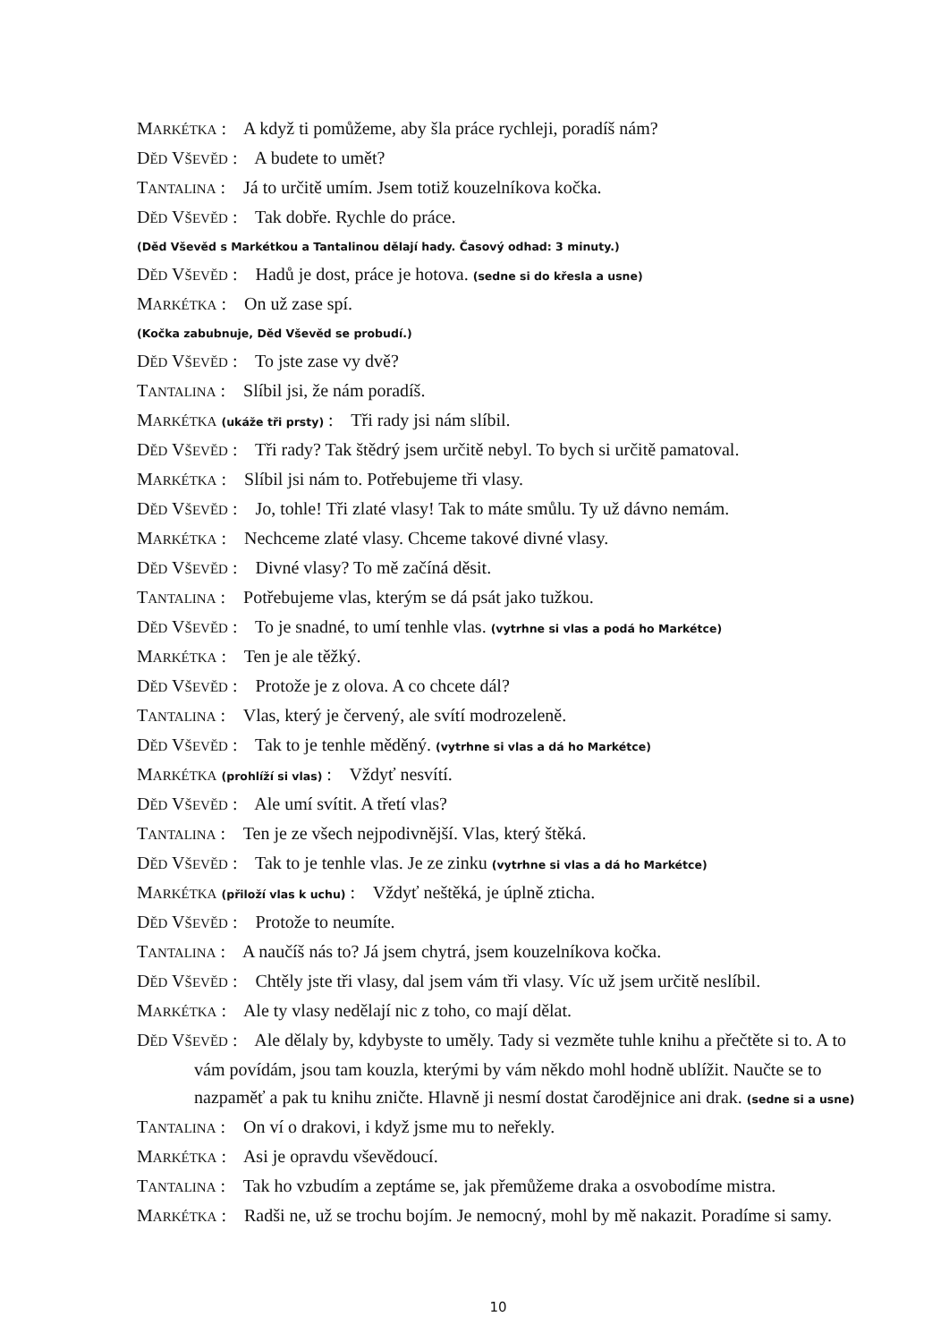MARKÉTKA : A když ti pomůžeme, aby šla práce rychleji, poradíš nám?
DĚD VŠEVĚD : A budete to umět?
TANTALINA : Já to určitě umím. Jsem totiž kouzelníkova kočka.
DĚD VŠEVĚD : Tak dobře. Rychle do práce.
(Děd Vševěd s Markétkou a Tantalinou dělají hady. Časový odhad: 3 minuty.)
DĚD VŠEVĚD : Hadů je dost, práce je hotova. (sedne si do křesla a usne)
MARKÉTKA : On už zase spí.
(Kočka zabubnuje, Děd Vševěd se probudí.)
DĚD VŠEVĚD : To jste zase vy dvě?
TANTALINA : Slíbil jsi, že nám poradíš.
MARKÉTKA (ukáže tři prsty) : Tři rady jsi nám slíbil.
DĚD VŠEVĚD : Tři rady? Tak štědrý jsem určitě nebyl. To bych si určitě pamatoval.
MARKÉTKA : Slíbil jsi nám to. Potřebujeme tři vlasy.
DĚD VŠEVĚD : Jo, tohle! Tři zlaté vlasy! Tak to máte smůlu. Ty už dávno nemám.
MARKÉTKA : Nechceme zlaté vlasy. Chceme takové divné vlasy.
DĚD VŠEVĚD : Divné vlasy? To mě začíná děsit.
TANTALINA : Potřebujeme vlas, kterým se dá psát jako tužkou.
DĚD VŠEVĚD : To je snadné, to umí tenhle vlas. (vytrhne si vlas a podá ho Markétce)
MARKÉTKA : Ten je ale těžký.
DĚD VŠEVĚD : Protože je z olova. A co chcete dál?
TANTALINA : Vlas, který je červený, ale svítí modrozeleně.
DĚD VŠEVĚD : Tak to je tenhle měděný. (vytrhne si vlas a dá ho Markétce)
MARKÉTKA (prohlíží si vlas) : Vždyť nesvítí.
DĚD VŠEVĚD : Ale umí svítit. A třetí vlas?
TANTALINA : Ten je ze všech nejpodivnější. Vlas, který štěká.
DĚD VŠEVĚD : Tak to je tenhle vlas. Je ze zinku (vytrhne si vlas a dá ho Markétce)
MARKÉTKA (přiloží vlas k uchu) : Vždyť neštěká, je úplně zticha.
DĚD VŠEVĚD : Protože to neumíte.
TANTALINA : A naučíš nás to? Já jsem chytrá, jsem kouzelníkova kočka.
DĚD VŠEVĚD : Chtěly jste tři vlasy, dal jsem vám tři vlasy. Víc už jsem určitě neslíbil.
MARKÉTKA : Ale ty vlasy nedělají nic z toho, co mají dělat.
DĚD VŠEVĚD : Ale dělaly by, kdybyste to uměly. Tady si vezměte tuhle knihu a přečtěte si to. A to vám povídám, jsou tam kouzla, kterými by vám někdo mohl hodně ublížit. Naučte se to nazpaměť a pak tu knihu zničte. Hlavně ji nesmí dostat čarodějnice ani drak. (sedne si a usne)
TANTALINA : On ví o drakovi, i když jsme mu to neřekly.
MARKÉTKA : Asi je opravdu vševědoucí.
TANTALINA : Tak ho vzbudím a zeptáme se, jak přemůžeme draka a osvobodíme mistra.
MARKÉTKA : Radši ne, už se trochu bojím. Je nemocný, mohl by mě nakazit. Poradíme si samy.
10